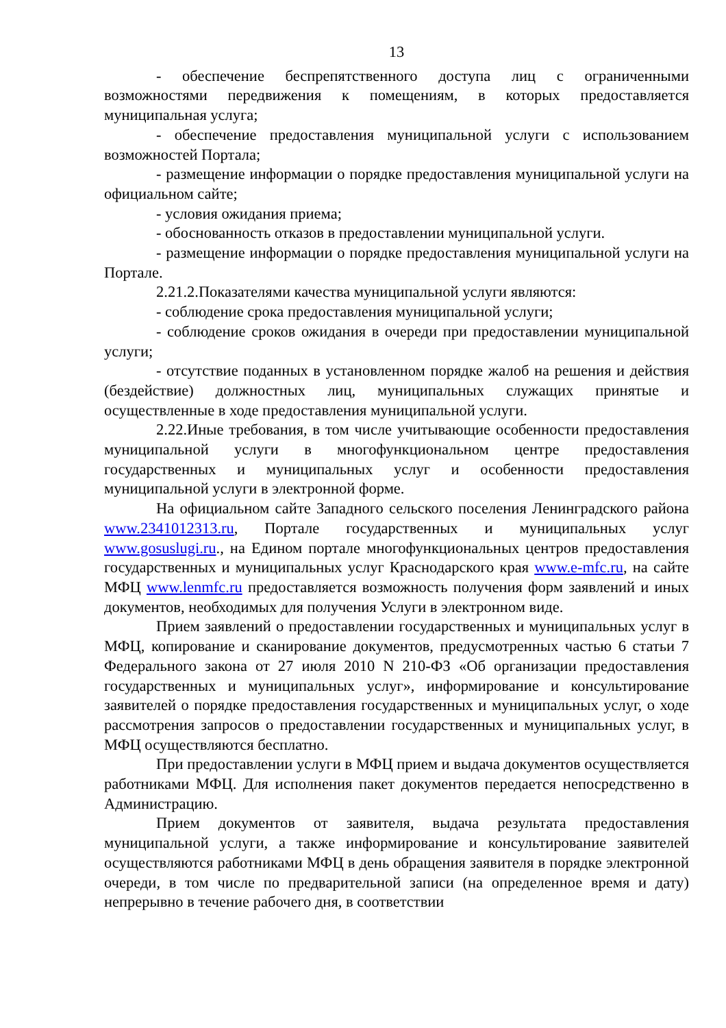13
- обеспечение беспрепятственного доступа лиц с ограниченными возможностями передвижения к помещениям, в которых предоставляется муниципальная услуга;
- обеспечение предоставления муниципальной услуги с использованием возможностей Портала;
- размещение информации о порядке предоставления муниципальной услуги на официальном сайте;
- условия ожидания приема;
- обоснованность отказов в предоставлении муниципальной услуги.
- размещение информации о порядке предоставления муниципальной услуги на Портале.
2.21.2.Показателями качества муниципальной услуги являются:
- соблюдение срока предоставления муниципальной услуги;
- соблюдение сроков ожидания в очереди при предоставлении муниципальной услуги;
- отсутствие поданных в установленном порядке жалоб на решения и действия (бездействие) должностных лиц, муниципальных служащих принятые и осуществленные в ходе предоставления муниципальной услуги.
2.22.Иные требования, в том числе учитывающие особенности предоставления муниципальной услуги в многофункциональном центре предоставления государственных и муниципальных услуг и особенности предоставления муниципальной услуги в электронной форме.
На официальном сайте Западного сельского поселения Ленинградского района www.2341012313.ru, Портале государственных и муниципальных услуг www.gosuslugi.ru., на Едином портале многофункциональных центров предоставления государственных и муниципальных услуг Краснодарского края www.e-mfc.ru, на сайте МФЦ www.lenmfc.ru предоставляется возможность получения форм заявлений и иных документов, необходимых для получения Услуги в электронном виде.
Прием заявлений о предоставлении государственных и муниципальных услуг в МФЦ, копирование и сканирование документов, предусмотренных частью 6 статьи 7 Федерального закона от 27 июля 2010 N 210-ФЗ «Об организации предоставления государственных и муниципальных услуг», информирование и консультирование заявителей о порядке предоставления государственных и муниципальных услуг, о ходе рассмотрения запросов о предоставлении государственных и муниципальных услуг, в МФЦ осуществляются бесплатно.
При предоставлении услуги в МФЦ прием и выдача документов осуществляется работниками МФЦ. Для исполнения пакет документов передается непосредственно в Администрацию.
Прием документов от заявителя, выдача результата предоставления муниципальной услуги, а также информирование и консультирование заявителей осуществляются работниками МФЦ в день обращения заявителя в порядке электронной очереди, в том числе по предварительной записи (на определенное время и дату) непрерывно в течение рабочего дня, в соответствии